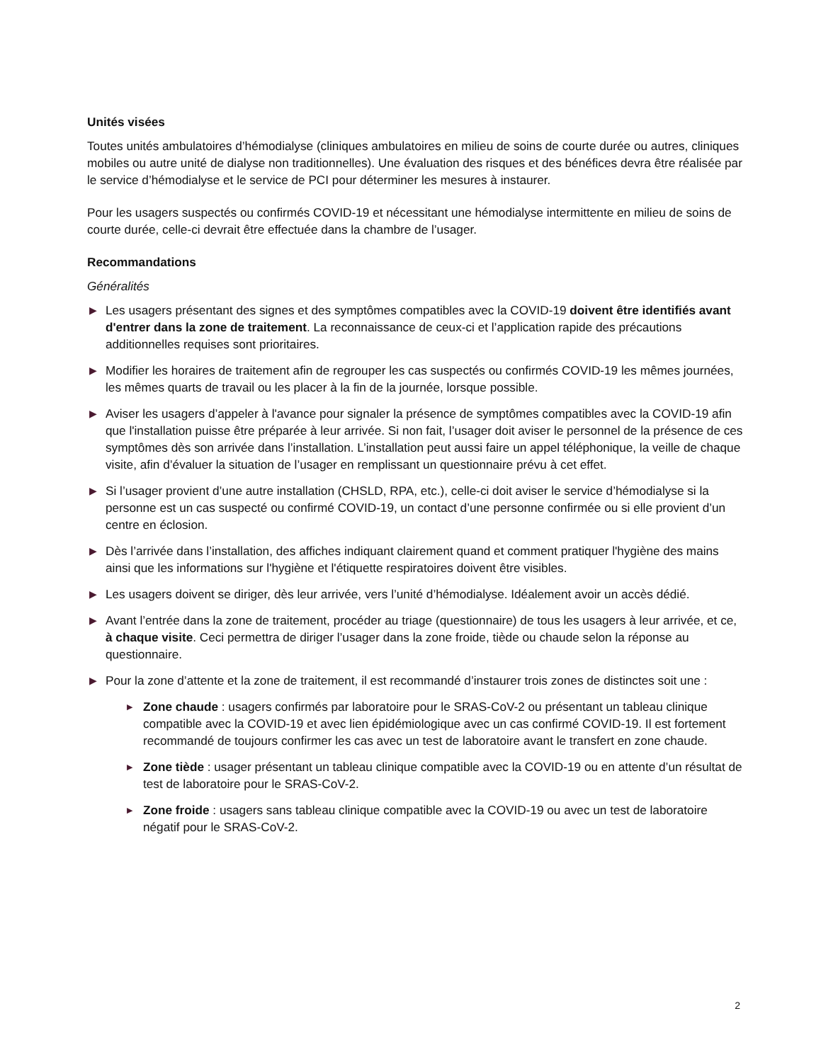Unités visées
Toutes unités ambulatoires d’hémodialyse (cliniques ambulatoires en milieu de soins de courte durée ou autres, cliniques mobiles ou autre unité de dialyse non traditionnelles). Une évaluation des risques et des bénéfices devra être réalisée par le service d’hémodialyse et le service de PCI pour déterminer les mesures à instaurer.
Pour les usagers suspectés ou confirmés COVID-19 et nécessitant une hémodialyse intermittente en milieu de soins de courte durée, celle-ci devrait être effectuée dans la chambre de l’usager.
Recommandations
Généralités
▶ Les usagers présentant des signes et des symptômes compatibles avec la COVID-19 doivent être identifiés avant d'entrer dans la zone de traitement. La reconnaissance de ceux-ci et l’application rapide des précautions additionnelles requises sont prioritaires.
▶ Modifier les horaires de traitement afin de regrouper les cas suspectés ou confirmés COVID-19 les mêmes journées, les mêmes quarts de travail ou les placer à la fin de la journée, lorsque possible.
▶ Aviser les usagers d’appeler à l'avance pour signaler la présence de symptômes compatibles avec la COVID-19 afin que l'installation puisse être préparée à leur arrivée. Si non fait, l’usager doit aviser le personnel de la présence de ces symptômes dès son arrivée dans l’installation. L’installation peut aussi faire un appel téléphonique, la veille de chaque visite, afin d’évaluer la situation de l’usager en remplissant un questionnaire prévu à cet effet.
▶ Si l’usager provient d’une autre installation (CHSLD, RPA, etc.), celle-ci doit aviser le service d’hémodialyse si la personne est un cas suspecté ou confirmé COVID-19, un contact d’une personne confirmée ou si elle provient d’un centre en éclosion.
▶ Dès l’arrivée dans l’installation, des affiches indiquant clairement quand et comment pratiquer l'hygiène des mains ainsi que les informations sur l'hygiène et l'étiquette respiratoires doivent être visibles.
▶ Les usagers doivent se diriger, dès leur arrivée, vers l’unité d’hémodialyse. Idéalement avoir un accès dédié.
▶ Avant l’entrée dans la zone de traitement, procéder au triage (questionnaire) de tous les usagers à leur arrivée, et ce, à chaque visite. Ceci permettra de diriger l’usager dans la zone froide, tiède ou chaude selon la réponse au questionnaire.
▶ Pour la zone d’attente et la zone de traitement, il est recommandé d’instaurer trois zones de distinctes soit une :
▶ Zone chaude : usagers confirmés par laboratoire pour le SRAS-CoV-2 ou présentant un tableau clinique compatible avec la COVID-19 et avec lien épidémiologique avec un cas confirmé COVID-19. Il est fortement recommandé de toujours confirmer les cas avec un test de laboratoire avant le transfert en zone chaude.
▶ Zone tiède : usager présentant un tableau clinique compatible avec la COVID-19 ou en attente d’un résultat de test de laboratoire pour le SRAS-CoV-2.
▶ Zone froide : usagers sans tableau clinique compatible avec la COVID-19 ou avec un test de laboratoire négatif pour le SRAS-CoV-2.
2